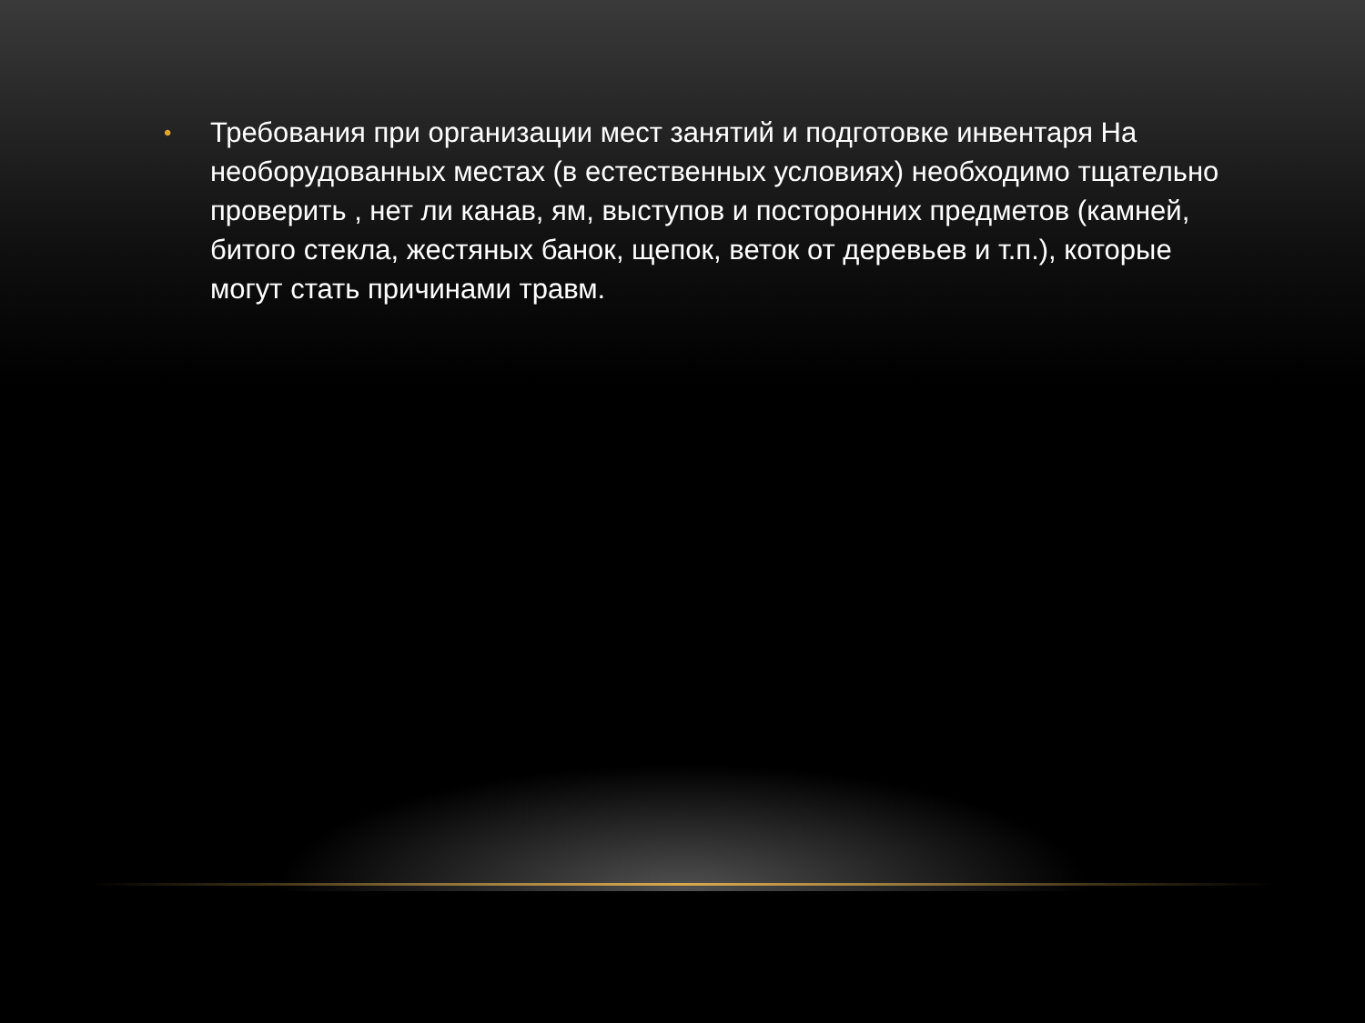•
Требования при организации мест занятий и подготовке инвентаря На необорудованных местах (в естественных условиях) необходимо тщательно проверить , нет ли канав, ям, выступов и посторонних предметов (камней, битого стекла, жестяных банок, щепок, веток от деревьев и т.п.), которые могут стать причинами травм.